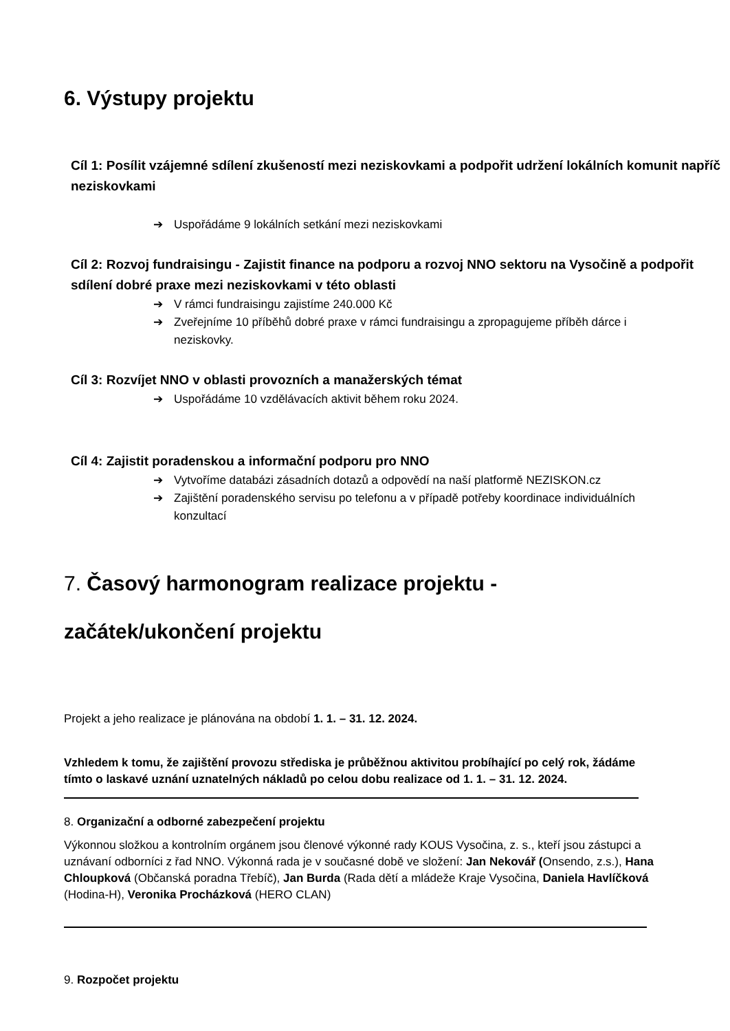6. Výstupy projektu
Cíl 1: Posílit vzájemné sdílení zkušeností mezi neziskovkami a podpořit udržení lokálních komunit napříč neziskovkami
➔ Uspořádáme 9 lokálních setkání mezi neziskovkami
Cíl 2: Rozvoj fundraisingu - Zajistit finance na podporu a rozvoj NNO sektoru na Vysočině a podpořit sdílení dobré praxe mezi neziskovkami v této oblasti
➔ V rámci fundraisingu zajistíme 240.000 Kč
➔ Zveřejníme 10 příběhů dobré praxe v rámci fundraisingu a zpropagujeme příběh dárce i neziskovky.
Cíl 3: Rozvíjet NNO v oblasti provozních a manažerských témat
➔ Uspořádáme 10 vzdělávacích aktivit během roku 2024.
Cíl 4: Zajistit poradenskou a informační podporu pro NNO
➔ Vytvoříme databázi zásadních dotazů a odpovědí na naší platformě NEZISKON.cz
➔ Zajištění poradenského servisu po telefonu a v případě potřeby koordinace individuálních konzultací
7. Časový harmonogram realizace projektu -
začátek/ukončení projektu
Projekt a jeho realizace je plánována na období 1. 1. – 31. 12. 2024.
Vzhledem k tomu, že zajištění provozu střediska je průběžnou aktivitou probíhající po celý rok, žádáme tímto o laskavé uznání uznatelných nákladů po celou dobu realizace od 1. 1. – 31. 12. 2024.
8. Organizační a odborné zabezpečení projektu
Výkonnou složkou a kontrolním orgánem jsou členové výkonné rady KOUS Vysočina, z. s., kteří jsou zástupci a uznávaní odborníci z řad NNO. Výkonná rada je v současné době ve složení: Jan Nekovář (Onsendo, z.s.), Hana Chloupková (Občanská poradna Třebíč), Jan Burda (Rada dětí a mládeže Kraje Vysočina, Daniela Havlíčková (Hodina-H), Veronika Procházková (HERO CLAN)
9. Rozpočet projektu